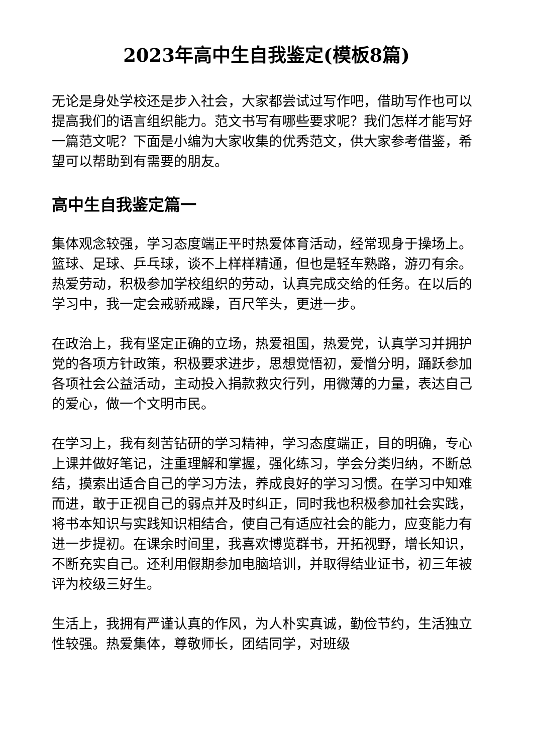2023年高中生自我鉴定(模板8篇)
无论是身处学校还是步入社会，大家都尝试过写作吧，借助写作也可以提高我们的语言组织能力。范文书写有哪些要求呢？我们怎样才能写好一篇范文呢？下面是小编为大家收集的优秀范文，供大家参考借鉴，希望可以帮助到有需要的朋友。
高中生自我鉴定篇一
集体观念较强，学习态度端正平时热爱体育活动，经常现身于操场上。篮球、足球、乒乓球，谈不上样样精通，但也是轻车熟路，游刃有余。热爱劳动，积极参加学校组织的劳动，认真完成交给的任务。在以后的学习中，我一定会戒骄戒躁，百尺竿头，更进一步。
在政治上，我有坚定正确的立场，热爱祖国，热爱党，认真学习并拥护党的各项方针政策，积极要求进步，思想觉悟初，爱憎分明，踊跃参加各项社会公益活动，主动投入捐款救灾行列，用微薄的力量，表达自己的爱心，做一个文明市民。
在学习上，我有刻苦钻研的学习精神，学习态度端正，目的明确，专心上课并做好笔记，注重理解和掌握，强化练习，学会分类归纳，不断总结，摸索出适合自己的学习方法，养成良好的学习习惯。在学习中知难而进，敢于正视自己的弱点并及时纠正，同时我也积极参加社会实践，将书本知识与实践知识相结合，使自己有适应社会的能力，应变能力有进一步提初。在课余时间里，我喜欢博览群书，开拓视野，增长知识，不断充实自己。还利用假期参加电脑培训，并取得结业证书，初三年被评为校级三好生。
生活上，我拥有严谨认真的作风，为人朴实真诚，勤俭节约，生活独立性较强。热爱集体，尊敬师长，团结同学，对班级